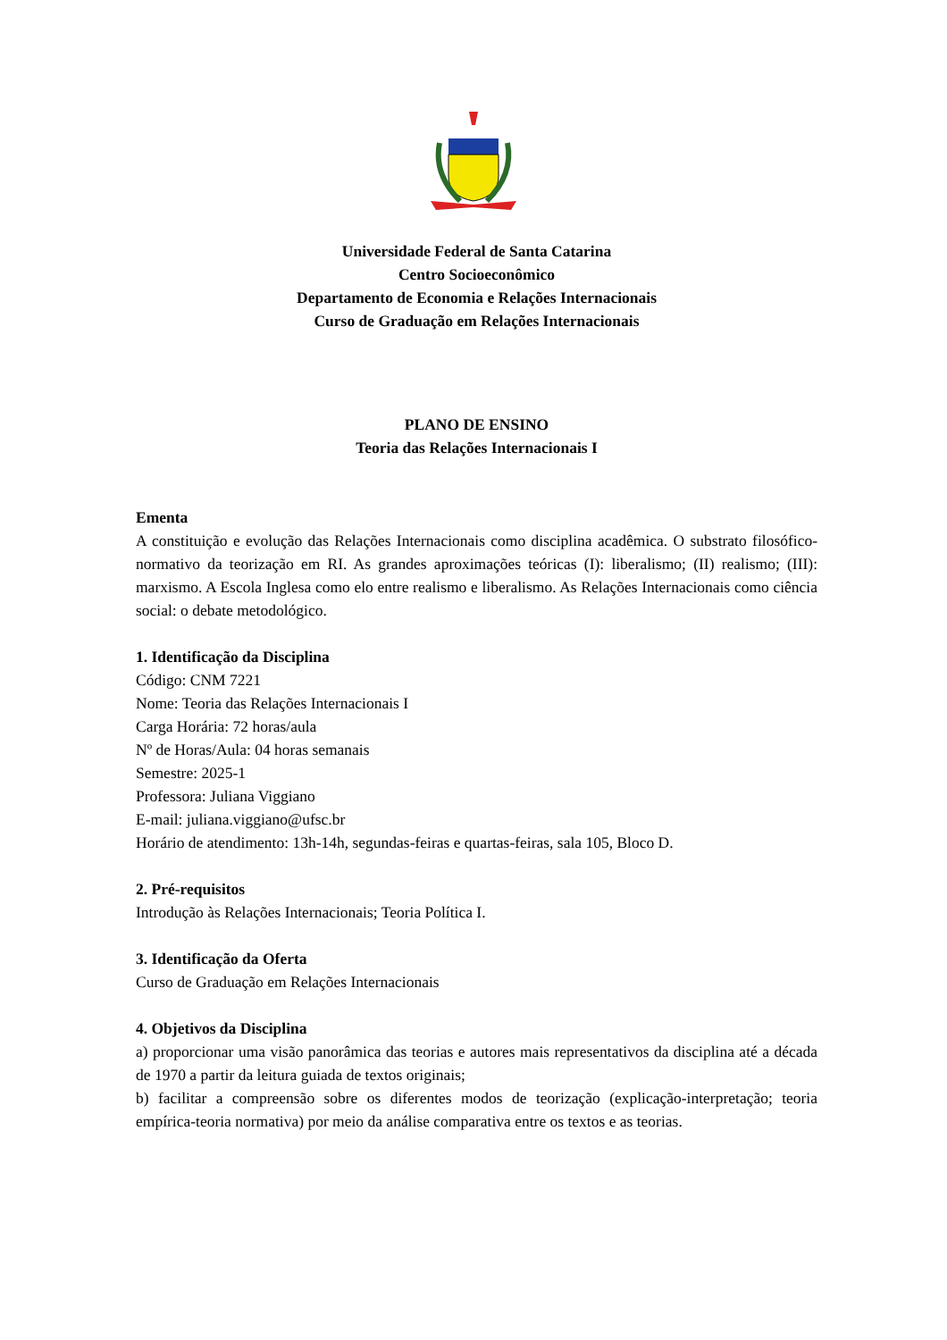Universidade Federal de Santa Catarina
Centro Socioeconômico
Departamento de Economia e Relações Internacionais
Curso de Graduação em Relações Internacionais
PLANO DE ENSINO
Teoria das Relações Internacionais I
Ementa
A constituição e evolução das Relações Internacionais como disciplina acadêmica. O substrato filosófico-normativo da teorização em RI. As grandes aproximações teóricas (I): liberalismo; (II) realismo; (III): marxismo. A Escola Inglesa como elo entre realismo e liberalismo. As Relações Internacionais como ciência social: o debate metodológico.
1. Identificação da Disciplina
Código: CNM 7221
Nome: Teoria das Relações Internacionais I
Carga Horária: 72 horas/aula
Nº de Horas/Aula: 04 horas semanais
Semestre: 2025-1
Professora: Juliana Viggiano
E-mail: juliana.viggiano@ufsc.br
Horário de atendimento: 13h-14h, segundas-feiras e quartas-feiras, sala 105, Bloco D.
2. Pré-requisitos
Introdução às Relações Internacionais; Teoria Política I.
3. Identificação da Oferta
Curso de Graduação em Relações Internacionais
4. Objetivos da Disciplina
a) proporcionar uma visão panorâmica das teorias e autores mais representativos da disciplina até a década de 1970 a partir da leitura guiada de textos originais;
b) facilitar a compreensão sobre os diferentes modos de teorização (explicação-interpretação; teoria empírica-teoria normativa) por meio da análise comparativa entre os textos e as teorias.